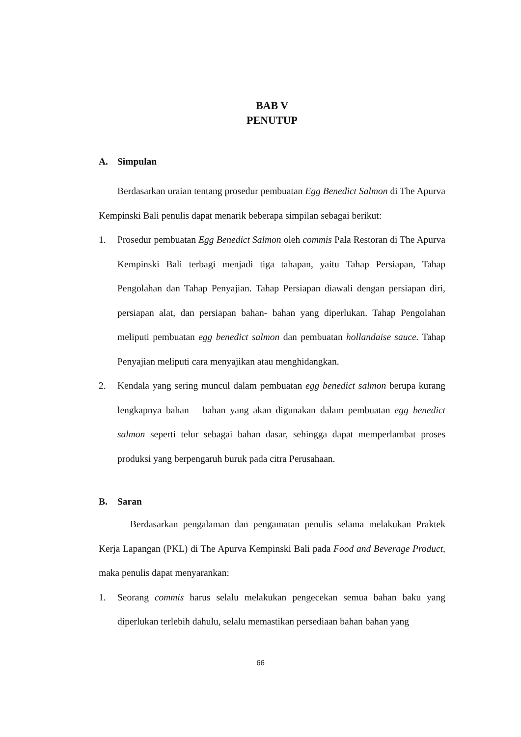BAB V
PENUTUP
A. Simpulan
Berdasarkan uraian tentang prosedur pembuatan Egg Benedict Salmon di The Apurva Kempinski Bali penulis dapat menarik beberapa simpilan sebagai berikut:
1. Prosedur pembuatan Egg Benedict Salmon oleh commis Pala Restoran di The Apurva Kempinski Bali terbagi menjadi tiga tahapan, yaitu Tahap Persiapan, Tahap Pengolahan dan Tahap Penyajian. Tahap Persiapan diawali dengan persiapan diri, persiapan alat, dan persiapan bahan- bahan yang diperlukan. Tahap Pengolahan meliputi pembuatan egg benedict salmon dan pembuatan hollandaise sauce. Tahap Penyajian meliputi cara menyajikan atau menghidangkan.
2. Kendala yang sering muncul dalam pembuatan egg benedict salmon berupa kurang lengkapnya bahan – bahan yang akan digunakan dalam pembuatan egg benedict salmon seperti telur sebagai bahan dasar, sehingga dapat memperlambat proses produksi yang berpengaruh buruk pada citra Perusahaan.
B. Saran
Berdasarkan pengalaman dan pengamatan penulis selama melakukan Praktek Kerja Lapangan (PKL) di The Apurva Kempinski Bali pada Food and Beverage Product, maka penulis dapat menyarankan:
1. Seorang commis harus selalu melakukan pengecekan semua bahan baku yang diperlukan terlebih dahulu, selalu memastikan persediaan bahan bahan yang
66